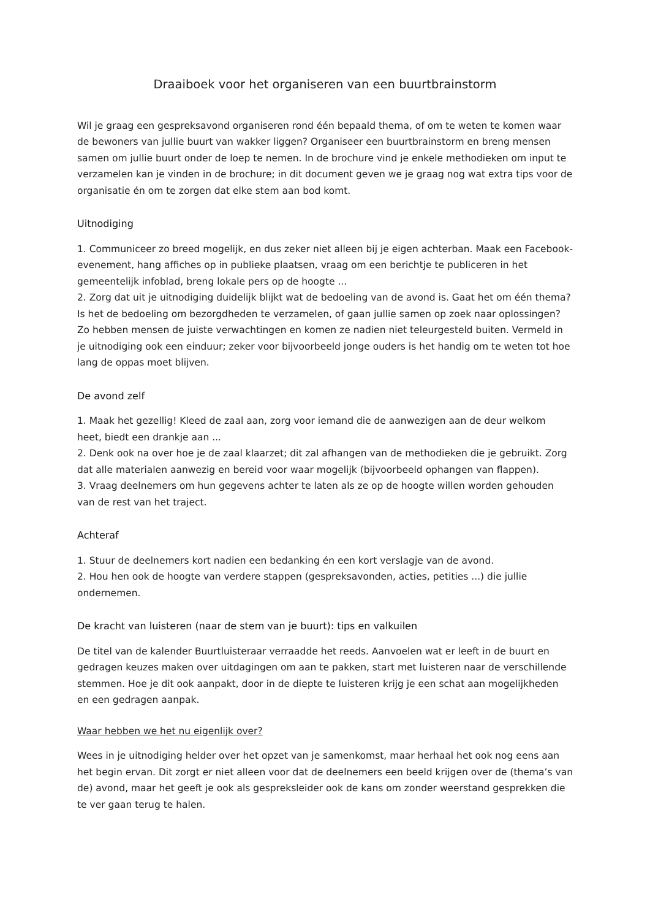Draaiboek voor het organiseren van een buurtbrainstorm
Wil je graag een gespreksavond organiseren rond één bepaald thema, of om te weten te komen waar de bewoners van jullie buurt van wakker liggen? Organiseer een buurtbrainstorm en breng mensen samen om jullie buurt onder de loep te nemen. In de brochure vind je enkele methodieken om input te verzamelen kan je vinden in de brochure; in dit document geven we je graag nog wat extra tips voor de organisatie én om te zorgen dat elke stem aan bod komt.
Uitnodiging
1. Communiceer zo breed mogelijk, en dus zeker niet alleen bij je eigen achterban. Maak een Facebook-evenement, hang affiches op in publieke plaatsen, vraag om een berichtje te publiceren in het gemeentelijk infoblad, breng lokale pers op de hoogte ...
2. Zorg dat uit je uitnodiging duidelijk blijkt wat de bedoeling van de avond is. Gaat het om één thema? Is het de bedoeling om bezorgdheden te verzamelen, of gaan jullie samen op zoek naar oplossingen? Zo hebben mensen de juiste verwachtingen en komen ze nadien niet teleurgesteld buiten. Vermeld in je uitnodiging ook een einduur; zeker voor bijvoorbeeld jonge ouders is het handig om te weten tot hoe lang de oppas moet blijven.
De avond zelf
1. Maak het gezellig! Kleed de zaal aan, zorg voor iemand die de aanwezigen aan de deur welkom heet, biedt een drankje aan ...
2. Denk ook na over hoe je de zaal klaarzet; dit zal afhangen van de methodieken die je gebruikt. Zorg dat alle materialen aanwezig en bereid voor waar mogelijk (bijvoorbeeld ophangen van flappen).
3. Vraag deelnemers om hun gegevens achter te laten als ze op de hoogte willen worden gehouden van de rest van het traject.
Achteraf
1. Stuur de deelnemers kort nadien een bedanking én een kort verslagje van de avond.
2. Hou hen ook de hoogte van verdere stappen (gespreksavonden, acties, petities ...) die jullie ondernemen.
De kracht van luisteren (naar de stem van je buurt): tips en valkuilen
De titel van de kalender Buurtluisteraar verraadde het reeds. Aanvoelen wat er leeft in de buurt en gedragen keuzes maken over uitdagingen om aan te pakken, start met luisteren naar de verschillende stemmen. Hoe je dit ook aanpakt, door in de diepte te luisteren krijg je een schat aan mogelijkheden en een gedragen aanpak.
Waar hebben we het nu eigenlijk over?
Wees in je uitnodiging helder over het opzet van je samenkomst, maar herhaal het ook nog eens aan het begin ervan. Dit zorgt er niet alleen voor dat de deelnemers een beeld krijgen over de (thema’s van de) avond, maar het geeft je ook als gespreksleider ook de kans om zonder weerstand gesprekken die te ver gaan terug te halen.